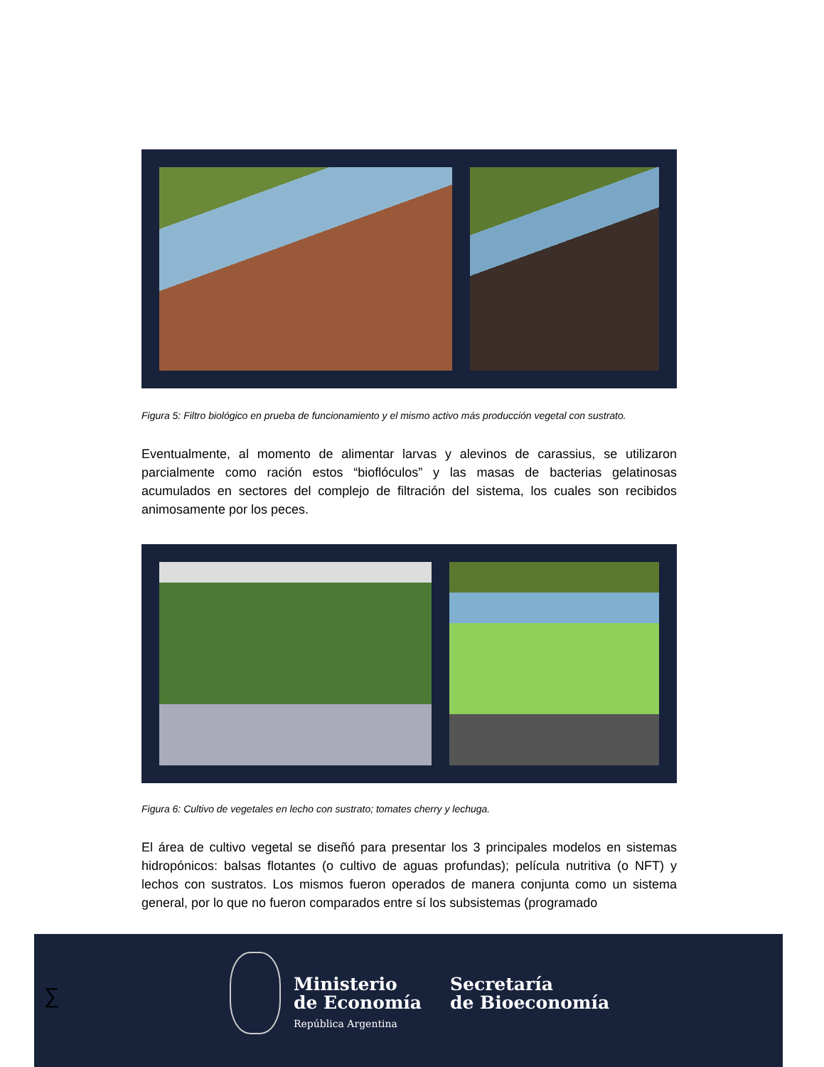Figura 5: Filtro biológico en prueba de funcionamiento y el mismo activo más producción vegetal con sustrato.
Eventualmente, al momento de alimentar larvas y alevinos de carassius, se utilizaron parcialmente como ración estos “bioflóculos” y las masas de bacterias gelatinosas acumulados en sectores del complejo de filtración del sistema, los cuales son recibidos animosamente por los peces.
Figura 6: Cultivo de vegetales en lecho con sustrato; tomates cherry y lechuga.
El área de cultivo vegetal se diseñó para presentar los 3 principales modelos en sistemas hidropónicos: balsas flotantes (o cultivo de aguas profundas); película nutritiva (o NFT) y lechos con sustratos. Los mismos fueron operados de manera conjunta como un sistema general, por lo que no fueron comparados entre sí los subsistemas (programado
∑
Ministerio
de Economía
República Argentina
Secretaría
de Bioeconomía